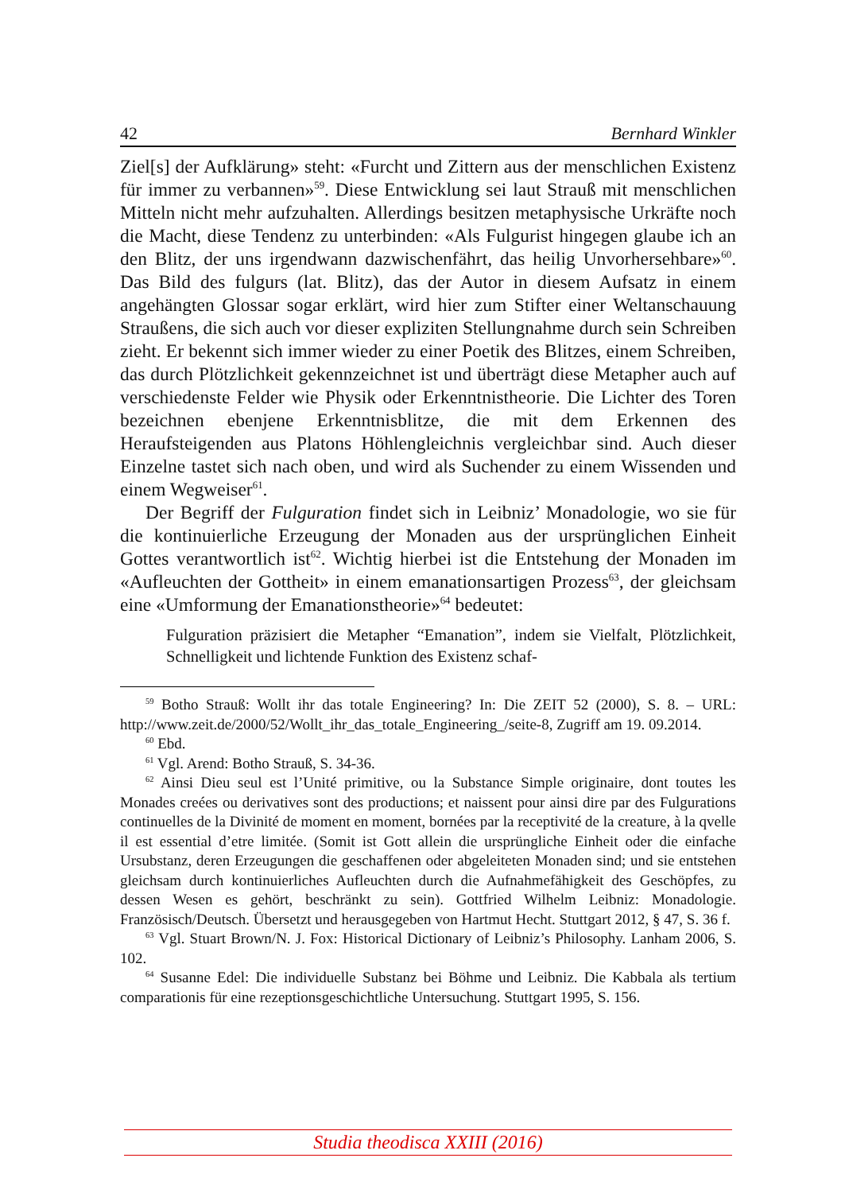42 Bernhard Winkler
Ziel[s] der Aufklärung» steht: «Furcht und Zittern aus der menschlichen Existenz für immer zu verbannen»<sup>59</sup>. Diese Entwicklung sei laut Strauß mit menschlichen Mitteln nicht mehr aufzuhalten. Allerdings besitzen metaphysische Urkräfte noch die Macht, diese Tendenz zu unterbinden: «Als Fulgurist hingegen glaube ich an den Blitz, der uns irgendwann dazwischenfährt, das heilig Unvorhersehbare»<sup>60</sup>. Das Bild des fulgurs (lat. Blitz), das der Autor in diesem Aufsatz in einem angehängten Glossar sogar erklärt, wird hier zum Stifter einer Weltanschauung Straußens, die sich auch vor dieser expliziten Stellungnahme durch sein Schreiben zieht. Er bekennt sich immer wieder zu einer Poetik des Blitzes, einem Schreiben, das durch Plötzlichkeit gekennzeichnet ist und überträgt diese Metapher auch auf verschiedenste Felder wie Physik oder Erkenntnistheorie. Die Lichter des Toren bezeichnen ebenjene Erkenntnisblitze, die mit dem Erkennen des Heraufsteigenden aus Platons Höhlengleichnis vergleichbar sind. Auch dieser Einzelne tastet sich nach oben, und wird als Suchender zu einem Wissenden und einem Wegweiser<sup>61</sup>.
Der Begriff der Fulguration findet sich in Leibniz’ Monadologie, wo sie für die kontinuierliche Erzeugung der Monaden aus der ursprünglichen Einheit Gottes verantwortlich ist<sup>62</sup>. Wichtig hierbei ist die Entstehung der Monaden im «Aufleuchten der Gottheit» in einem emanationsartigen Prozess<sup>63</sup>, der gleichsam eine «Umformung der Emanationstheorie»<sup>64</sup> bedeutet:
Fulguration präzisiert die Metapher “Emanation”, indem sie Vielfalt, Plötzlichkeit, Schnelligkeit und lichtende Funktion des Existenz schaf-
<sup>59</sup> Botho Strauß: Wollt ihr das totale Engineering? In: Die ZEIT 52 (2000), S. 8. – URL: http://www.zeit.de/2000/52/Wollt_ihr_das_totale_Engineering_/seite-8, Zugriff am 19. 09.2014.
<sup>60</sup> Ebd.
<sup>61</sup> Vgl. Arend: Botho Strauß, S. 34-36.
<sup>62</sup> Ainsi Dieu seul est l’Unité primitive, ou la Substance Simple originaire, dont toutes les Monades creées ou derivatives sont des productions; et naissent pour ainsi dire par des Fulgurations continuelles de la Divinité de moment en moment, bornées par la receptivité de la creature, à la qvelle il est essential d’etre limitée. (Somit ist Gott allein die ursprüngliche Einheit oder die einfache Ursubstanz, deren Erzeugungen die geschaffenen oder abgeleiteten Monaden sind; und sie entstehen gleichsam durch kontinuierliches Aufleuchten durch die Aufnahmefähigkeit des Geschöpfes, zu dessen Wesen es gehört, beschränkt zu sein). Gottfried Wilhelm Leibniz: Monadologie. Französisch/Deutsch. Übersetzt und herausgegeben von Hartmut Hecht. Stuttgart 2012, § 47, S. 36 f.
<sup>63</sup> Vgl. Stuart Brown/N. J. Fox: Historical Dictionary of Leibniz’s Philosophy. Lanham 2006, S. 102.
<sup>64</sup> Susanne Edel: Die individuelle Substanz bei Böhme und Leibniz. Die Kabbala als tertium comparationis für eine rezeptionsgeschichtliche Untersuchung. Stuttgart 1995, S. 156.
Studia theodisca XXIII (2016)